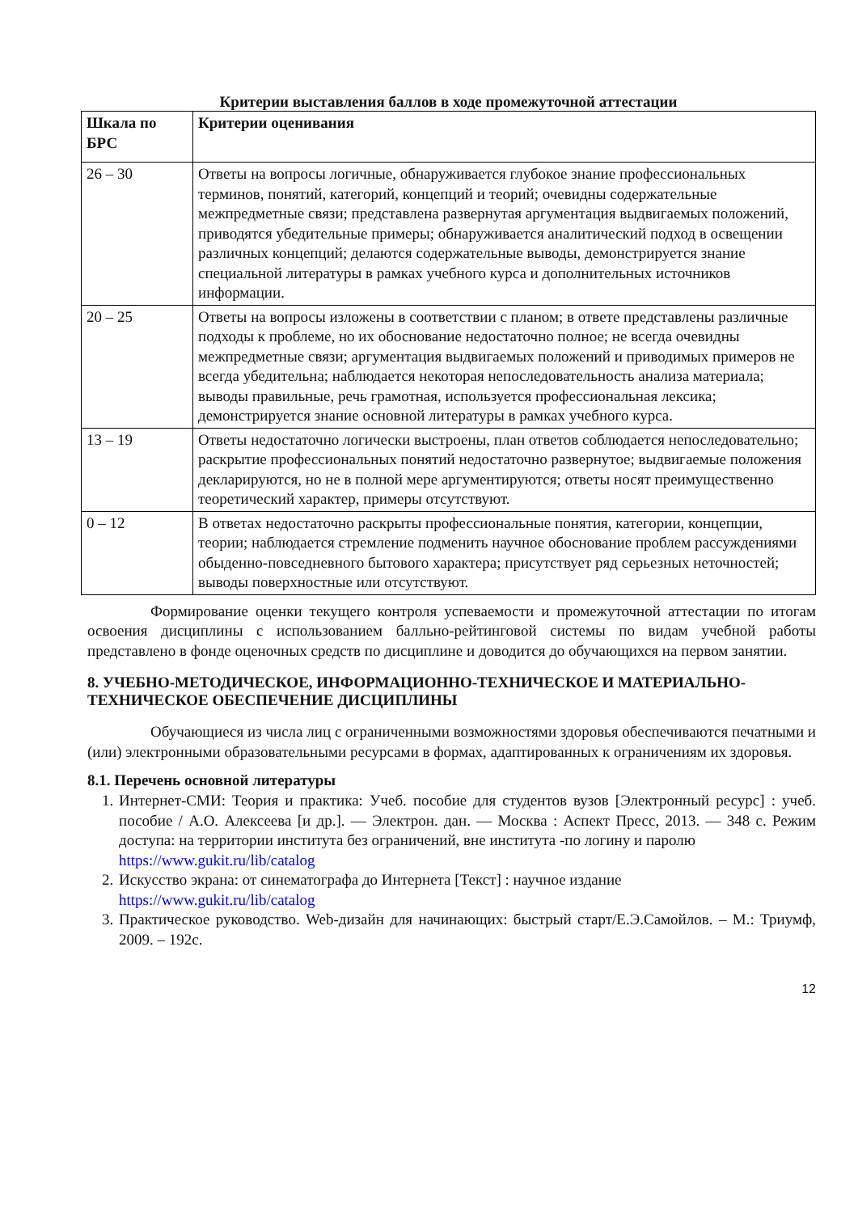Критерии выставления баллов в ходе промежуточной аттестации
| Шкала по БРС | Критерии оценивания |
| --- | --- |
| 26 – 30 | Ответы на вопросы логичные, обнаруживается глубокое знание профессиональных терминов, понятий, категорий, концепций и теорий; очевидны содержательные межпредметные связи; представлена развернутая аргументация выдвигаемых положений, приводятся убедительные примеры; обнаруживается аналитический подход в освещении различных концепций; делаются содержательные выводы, демонстрируется знание специальной литературы в рамках учебного курса и дополнительных источников информации. |
| 20 – 25 | Ответы на вопросы изложены в соответствии с планом; в ответе представлены различные подходы к проблеме, но их обоснование недостаточно полное; не всегда очевидны межпредметные связи; аргументация выдвигаемых положений и приводимых примеров не всегда убедительна; наблюдается некоторая непоследовательность анализа материала; выводы правильные, речь грамотная, используется профессиональная лексика; демонстрируется знание основной литературы в рамках учебного курса. |
| 13 – 19 | Ответы недостаточно логически выстроены, план ответов соблюдается непоследовательно; раскрытие профессиональных понятий недостаточно развернутое; выдвигаемые положения декларируются, но не в полной мере аргументируются; ответы носят преимущественно теоретический характер, примеры отсутствуют. |
| 0 – 12 | В ответах недостаточно раскрыты профессиональные понятия, категории, концепции, теории; наблюдается стремление подменить научное обоснование проблем рассуждениями обыденно-повседневного бытового характера; присутствует ряд серьезных неточностей; выводы поверхностные или отсутствуют. |
Формирование оценки текущего контроля успеваемости и промежуточной аттестации по итогам освоения дисциплины с использованием балльно-рейтинговой системы по видам учебной работы представлено в фонде оценочных средств по дисциплине и доводится до обучающихся на первом занятии.
8. УЧЕБНО-МЕТОДИЧЕСКОЕ, ИНФОРМАЦИОННО-ТЕХНИЧЕСКОЕ И МАТЕРИАЛЬНО-ТЕХНИЧЕСКОЕ ОБЕСПЕЧЕНИЕ ДИСЦИПЛИНЫ
Обучающиеся из числа лиц с ограниченными возможностями здоровья обеспечиваются печатными и (или) электронными образовательными ресурсами в формах, адаптированных к ограничениям их здоровья.
8.1. Перечень основной литературы
1. Интернет-СМИ: Теория и практика: Учеб. пособие для студентов вузов [Электронный ресурс] : учеб. пособие / А.О. Алексеева [и др.]. — Электрон. дан. — Москва : Аспект Пресс, 2013. — 348 с. Режим доступа: на территории института без ограничений, вне института -по логину и паролю
https://www.gukit.ru/lib/catalog
2. Искусство экрана: от синематографа до Интернета [Текст] : научное издание
https://www.gukit.ru/lib/catalog
3. Практическое руководство. Web-дизайн для начинающих: быстрый старт/Е.Э.Самойлов. – М.: Триумф, 2009. – 192с.
12